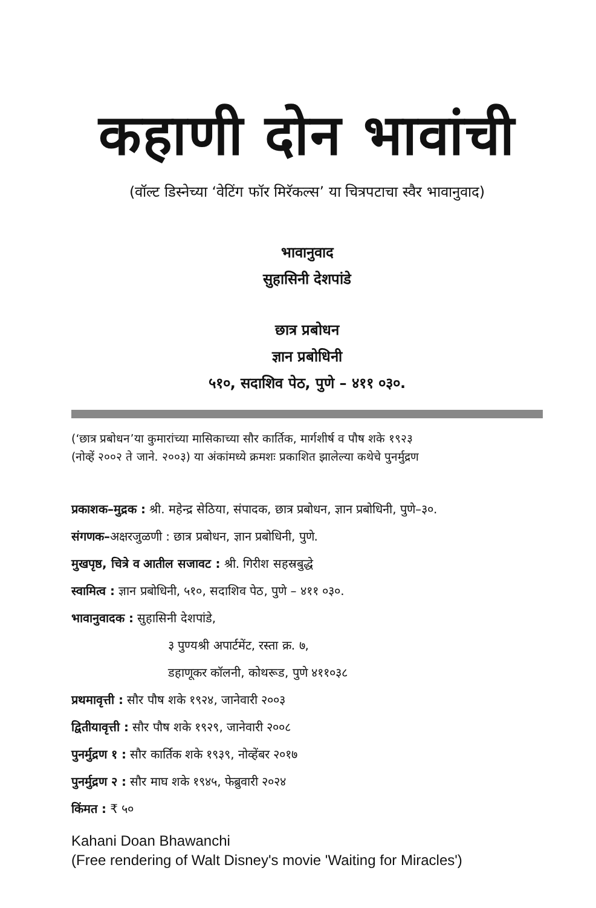कहाणी दोन भावांची
(वॉल्ट डिस्नेच्या ‘वेटिंग फॉर मिरॅकल्स’ या चित्रपटाचा स्वैर भावानुवाद)
भावानुवाद
सुहासिनी देशपांडे
छात्र प्रबोधन
ज्ञान प्रबोधिनी
५१०, सदाशिव पेठ, पुणे – ४११ ०३०.
(‘छात्र प्रबोधन’या कुमारांच्या मासिकाच्या सौर कार्तिक, मार्गशीर्ष व पौष शके १९२३
(नोव्हें २००२ ते जाने. २००३) या अंकांमध्ये क्रमशः प्रकाशित झालेल्या कथेचे पुनर्मुद्रण
प्रकाशक–मुद्रक : श्री. महेन्द्र सेठिया, संपादक, छात्र प्रबोधन, ज्ञान प्रबोधिनी, पुणे–३०.
संगणक–अक्षरजुळणी : छात्र प्रबोधन, ज्ञान प्रबोधिनी, पुणे.
मुखपृष्ठ, चित्रे व आतील सजावट : श्री. गिरीश सहस्रबुद्धे
स्वामित्व : ज्ञान प्रबोधिनी, ५१०, सदाशिव पेठ, पुणे – ४११ ०३०.
भावानुवादक : सुहासिनी देशपांडे,
३ पुण्यश्री अपार्टमेंट, रस्ता क्र. ७,
डहाणूकर कॉलनी, कोथरूड, पुणे ४११०३८
प्रथमावृत्ती : सौर पौष शके १९२४, जानेवारी २००३
द्वितीयावृत्ती : सौर पौष शके १९२९, जानेवारी २००८
पुनर्मुद्रण १ : सौर कार्तिक शके १९३९, नोव्हेंबर २०१७
पुनर्मुद्रण २ : सौर माघ शके १९४५, फेब्रुवारी २०२४
किंमत : ₹ ५०
Kahani Doan Bhawanchi
(Free rendering of Walt Disney's movie 'Waiting for Miracles')